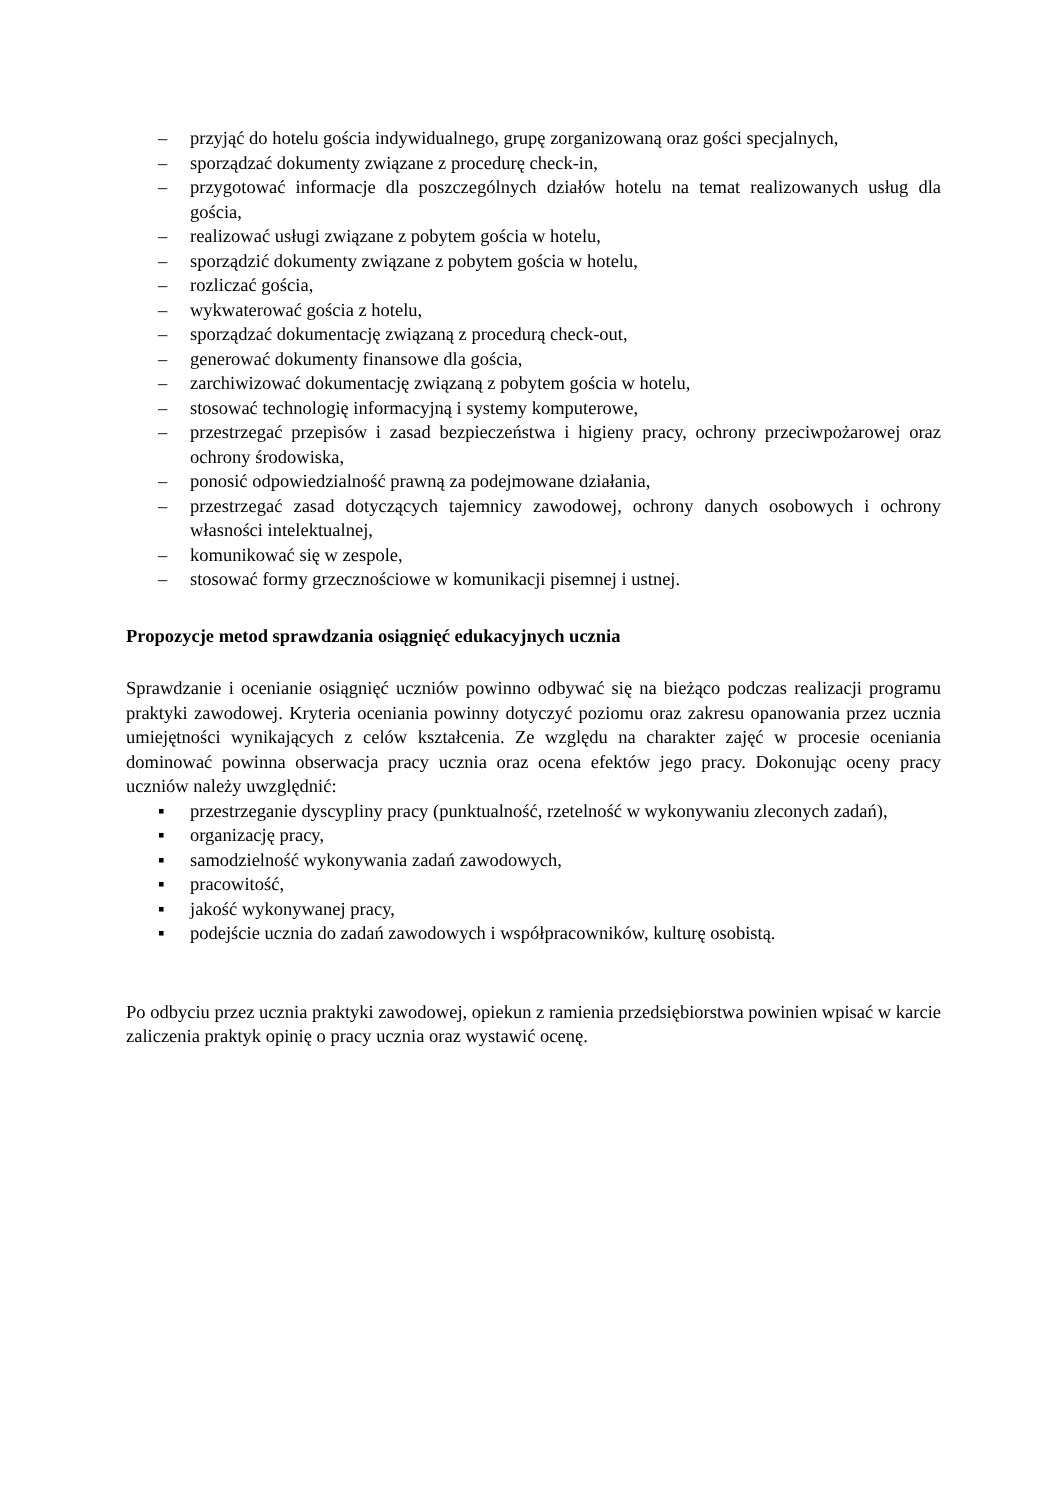– przyjąć do hotelu gościa indywidualnego, grupę zorganizowaną oraz gości specjalnych,
– sporządzać dokumenty związane z procedurę check-in,
– przygotować informacje dla poszczególnych działów hotelu na temat realizowanych usług dla gościa,
– realizować usługi związane z pobytem gościa w hotelu,
– sporządzić dokumenty związane z pobytem gościa w hotelu,
– rozliczać gościa,
– wykwaterować gościa z hotelu,
– sporządzać dokumentację związaną z procedurą check-out,
– generować dokumenty finansowe dla gościa,
– zarchiwizować dokumentację związaną z pobytem gościa w hotelu,
– stosować technologię informacyjną i systemy komputerowe,
– przestrzegać przepisów i zasad bezpieczeństwa i higieny pracy, ochrony przeciwpożarowej oraz ochrony środowiska,
– ponosić odpowiedzialność prawną za podejmowane działania,
– przestrzegać zasad dotyczących tajemnicy zawodowej, ochrony danych osobowych i ochrony własności intelektualnej,
– komunikować się w zespole,
– stosować formy grzecznościowe w komunikacji pisemnej i ustnej.
Propozycje metod sprawdzania osiągnięć edukacyjnych ucznia
Sprawdzanie i ocenianie osiągnięć uczniów powinno odbywać się na bieżąco podczas realizacji programu praktyki zawodowej. Kryteria oceniania powinny dotyczyć poziomu oraz zakresu opanowania przez ucznia umiejętności wynikających z celów kształcenia. Ze względu na charakter zajęć w procesie oceniania dominować powinna obserwacja pracy ucznia oraz ocena efektów jego pracy. Dokonując oceny pracy uczniów należy uwzględnić:
▪ przestrzeganie dyscypliny pracy (punktualność, rzetelność w wykonywaniu zleconych zadań),
▪ organizację pracy,
▪ samodzielność wykonywania zadań zawodowych,
▪ pracowitość,
▪ jakość wykonywanej pracy,
▪ podejście ucznia do zadań zawodowych i współpracowników, kulturę osobistą.
Po odbyciu przez ucznia praktyki zawodowej, opiekun z ramienia przedsiębiorstwa powinien wpisać w karcie zaliczenia praktyk opinię o pracy ucznia oraz wystawić ocenę.